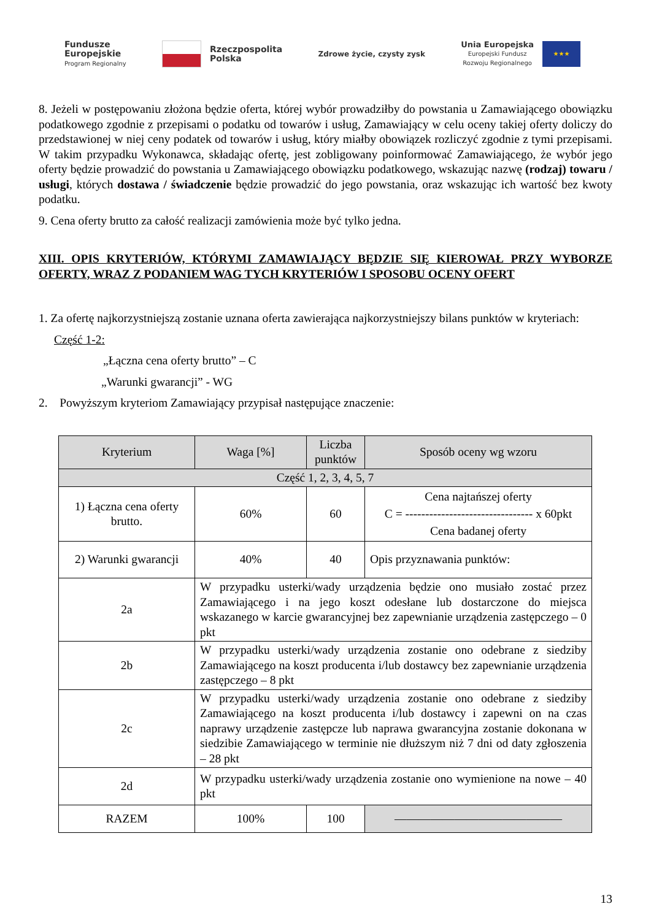Fundusze
Europejskie
Program Regionalny
Rzeczpospolita
Polska
Zdrowe życie, czysty zysk
Unia Europejska
Europejski Fundusz
Rozwoju Regionalnego
★★★
8. Jeżeli w postępowaniu złożona będzie oferta, której wybór prowadziłby do powstania u Zamawiającego obowiązku podatkowego zgodnie z przepisami o podatku od towarów i usług, Zamawiający w celu oceny takiej oferty doliczy do przedstawionej w niej ceny podatek od towarów i usług, który miałby obowiązek rozliczyć zgodnie z tymi przepisami. W takim przypadku Wykonawca, składając ofertę, jest zobligowany poinformować Zamawiającego, że wybór jego oferty będzie prowadzić do powstania u Zamawiającego obowiązku podatkowego, wskazując nazwę (rodzaj) towaru / usługi, których dostawa / świadczenie będzie prowadzić do jego powstania, oraz wskazując ich wartość bez kwoty podatku.
9. Cena oferty brutto za całość realizacji zamówienia może być tylko jedna.
XIII. OPIS KRYTERIÓW, KTÓRYMI ZAMAWIAJĄCY BĘDZIE SIĘ KIEROWAŁ PRZY WYBORZE OFERTY, WRAZ Z PODANIEM WAG TYCH KRYTERIÓW I SPOSOBU OCENY OFERT
1. Za ofertę najkorzystniejszą zostanie uznana oferta zawierająca najkorzystniejszy bilans punktów w kryteriach:
Część 1-2:
„Łączna cena oferty brutto” – C
„Warunki gwarancji” - WG
2. Powyższym kryteriom Zamawiający przypisał następujące znaczenie:
| Kryterium | Waga [%] | Liczba punktów | Sposób oceny wg wzoru |
| --- | --- | --- | --- |
| Część 1, 2, 3, 4, 5, 7 | | | |
| 1) Łączna cena oferty brutto. | 60% | 60 | Cena najtańszej oferty C = -------------------------------- x 60pkt Cena badanej oferty |
| 2) Warunki gwarancji | 40% | 40 | Opis przyznawania punktów: |
| 2a | W przypadku usterki/wady urządzenia będzie ono musiało zostać przez Zamawiającego i na jego koszt odesłane lub dostarczone do miejsca wskazanego w karcie gwarancyjnej bez zapewnianie urządzenia zastępczego – 0 pkt | | |
| 2b | W przypadku usterki/wady urządzenia zostanie ono odebrane z siedziby Zamawiającego na koszt producenta i/lub dostawcy bez zapewnianie urządzenia zastępczego – 8 pkt | | |
| 2c | W przypadku usterki/wady urządzenia zostanie ono odebrane z siedziby Zamawiającego na koszt producenta i/lub dostawcy i zapewni on na czas naprawy urządzenie zastępcze lub naprawa gwarancyjna zostanie dokonana w siedzibie Zamawiającego w terminie nie dłuższym niż 7 dni od daty zgłoszenia – 28 pkt | | |
| 2d | W przypadku usterki/wady urządzenia zostanie ono wymienione na nowe – 40 pkt | | |
| RAZEM | 100% | 100 | —————————————— |
13